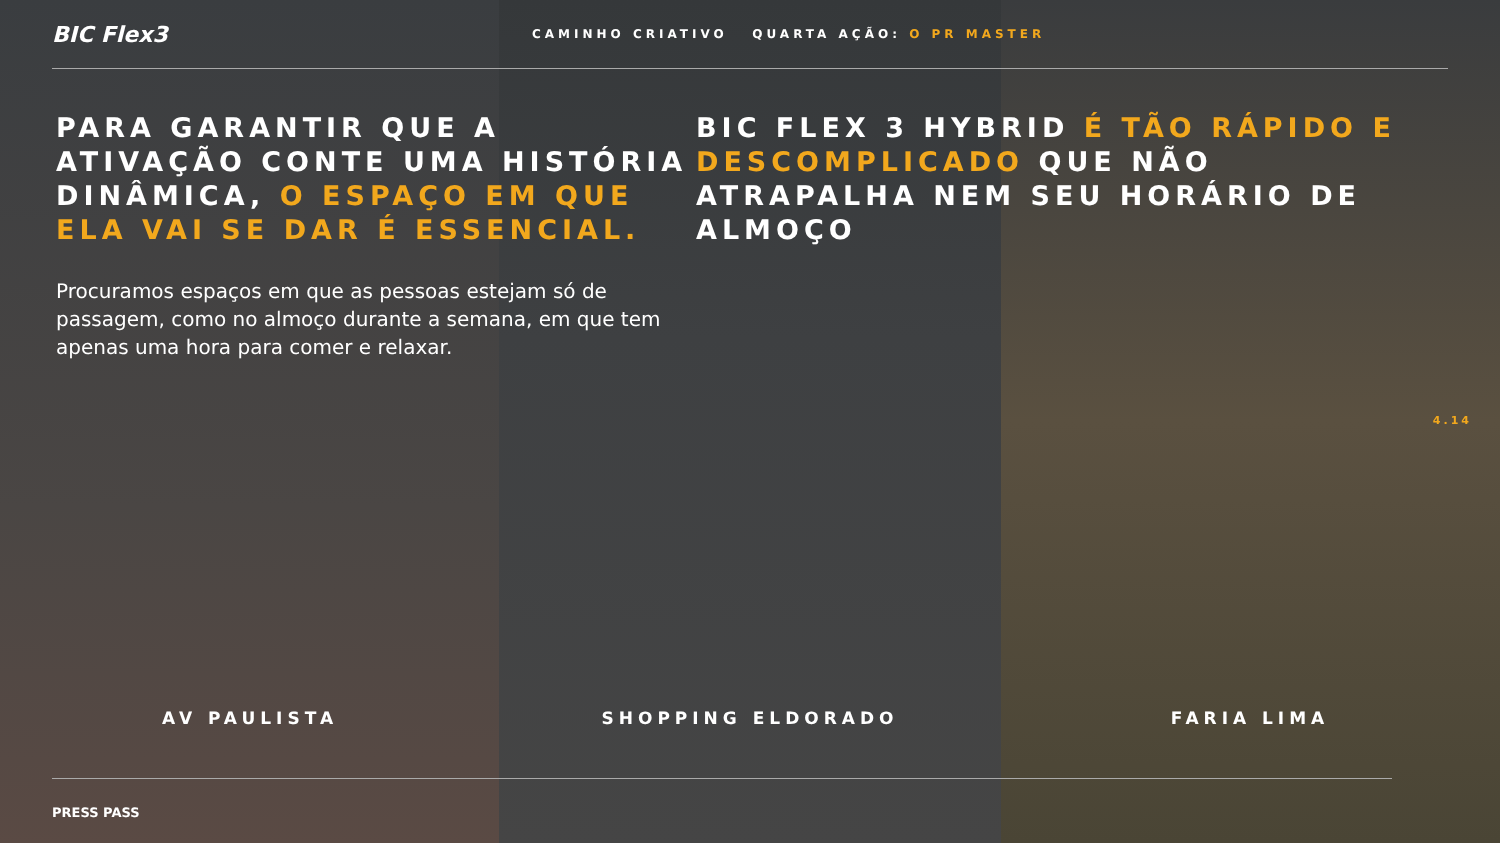BIC Flex3
CAMINHO CRIATIVO QUARTA AÇÃO: O PR MASTER
PARA GARANTIR QUE A ATIVAÇÃO CONTE UMA HISTÓRIA DINÂMICA, O ESPAÇO EM QUE ELA VAI SE DAR É ESSENCIAL.
Procuramos espaços em que as pessoas estejam só de passagem, como no almoço durante a semana, em que tem apenas uma hora para comer e relaxar.
BIC FLEX 3 HYBRID É TÃO RÁPIDO E DESCOMPLICADO QUE NÃO ATRAPALHA NEM SEU HORÁRIO DE ALMOÇO
4.14
AV PAULISTA SHOPPING ELDORADO FARIA LIMA
PRESS PASS